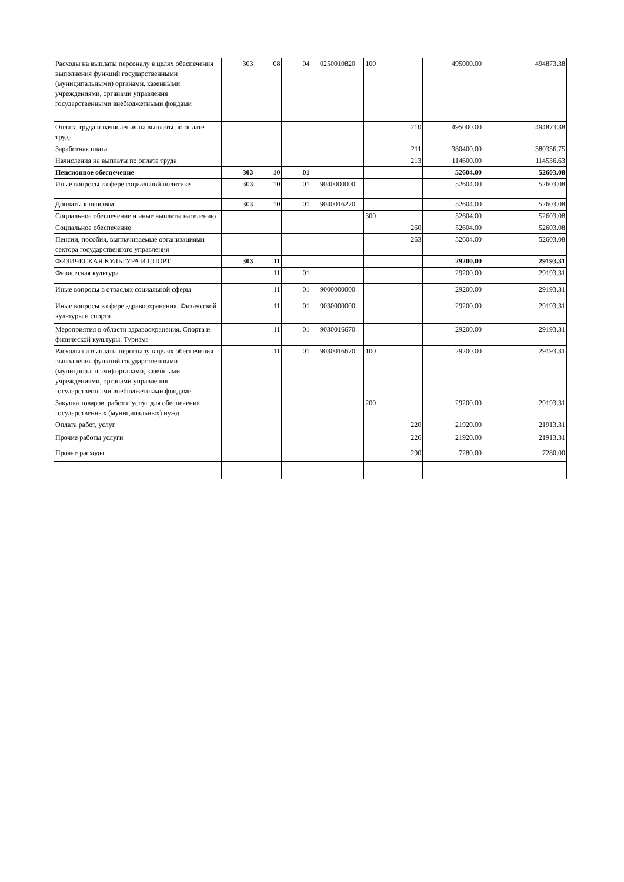| Расходы на выплаты персоналу в целях обеспечения выполнения функций государственными (муниципальными) органами, казенными учреждениями, органами управления государственными внебюджетными фондами | 303 | 08 | 04 | 0250010820 | 100 | | 495000.00 | 494873.38 |
| Оплата труда и начисления на выплаты по оплате труда | | | | | | 210 | 495000.00 | 494873.38 |
| Заработная плата | | | | | | 211 | 380400.00 | 380336.75 |
| Начисления на выплаты по оплате труда | | | | | | 213 | 114600.00 | 114536.63 |
| Пенсионное обеспечение | 303 | 10 | 01 | | | | 52604.00 | 52603.08 |
| Иные вопросы в сфере социальной политике | 303 | 10 | 01 | 9040000000 | | | 52604.00 | 52603.08 |
| Доплаты к пенсиям | 303 | 10 | 01 | 9040016270 | | | 52604.00 | 52603.08 |
| Социальное обеспечение и иные выплаты населению | | | | | 300 | | 52604.00 | 52603.08 |
| Социальное обеспечение | | | | | | 260 | 52604.00 | 52603.08 |
| Пенсии, пособия, выплачиваемые организациями сектора государственного управления | | | | | | 263 | 52604.00 | 52603.08 |
| ФИЗИЧЕСКАЯ КУЛЬТУРА И СПОРТ | 303 | 11 | | | | | 29200.00 | 29193.31 |
| Физисеская культура | | 11 | 01 | | | | 29200.00 | 29193.31 |
| Иные вопросы в отраслях социальной сферы | | 11 | 01 | 9000000000 | | | 29200.00 | 29193.31 |
| Иные вопросы в сфере здравоохранения. Физической культуры и спорта | | 11 | 01 | 9030000000 | | | 29200.00 | 29193.31 |
| Мероприятия в области здравоохранения. Спорта и физической культуры. Туризма | | 11 | 01 | 9030016670 | | | 29200.00 | 29193.31 |
| Расходы на выплаты персоналу в целях обеспечения выполнения функций государственными (муниципальными) органами, казенными учреждениями, органами управления государственными внебюджетными фондами | | 11 | 01 | 9030016670 | 100 | | 29200.00 | 29193.31 |
| Закупка товаров, работ и услуг для обеспечения государственных (муниципальных) нужд | | | | | 200 | | 29200.00 | 29193.31 |
| Оплата работ, услуг | | | | | | 220 | 21920.00 | 21913.31 |
| Прочие работы услуги | | | | | | 226 | 21920.00 | 21913.31 |
| Прочие расходы | | | | | | 290 | 7280.00 | 7280.00 |